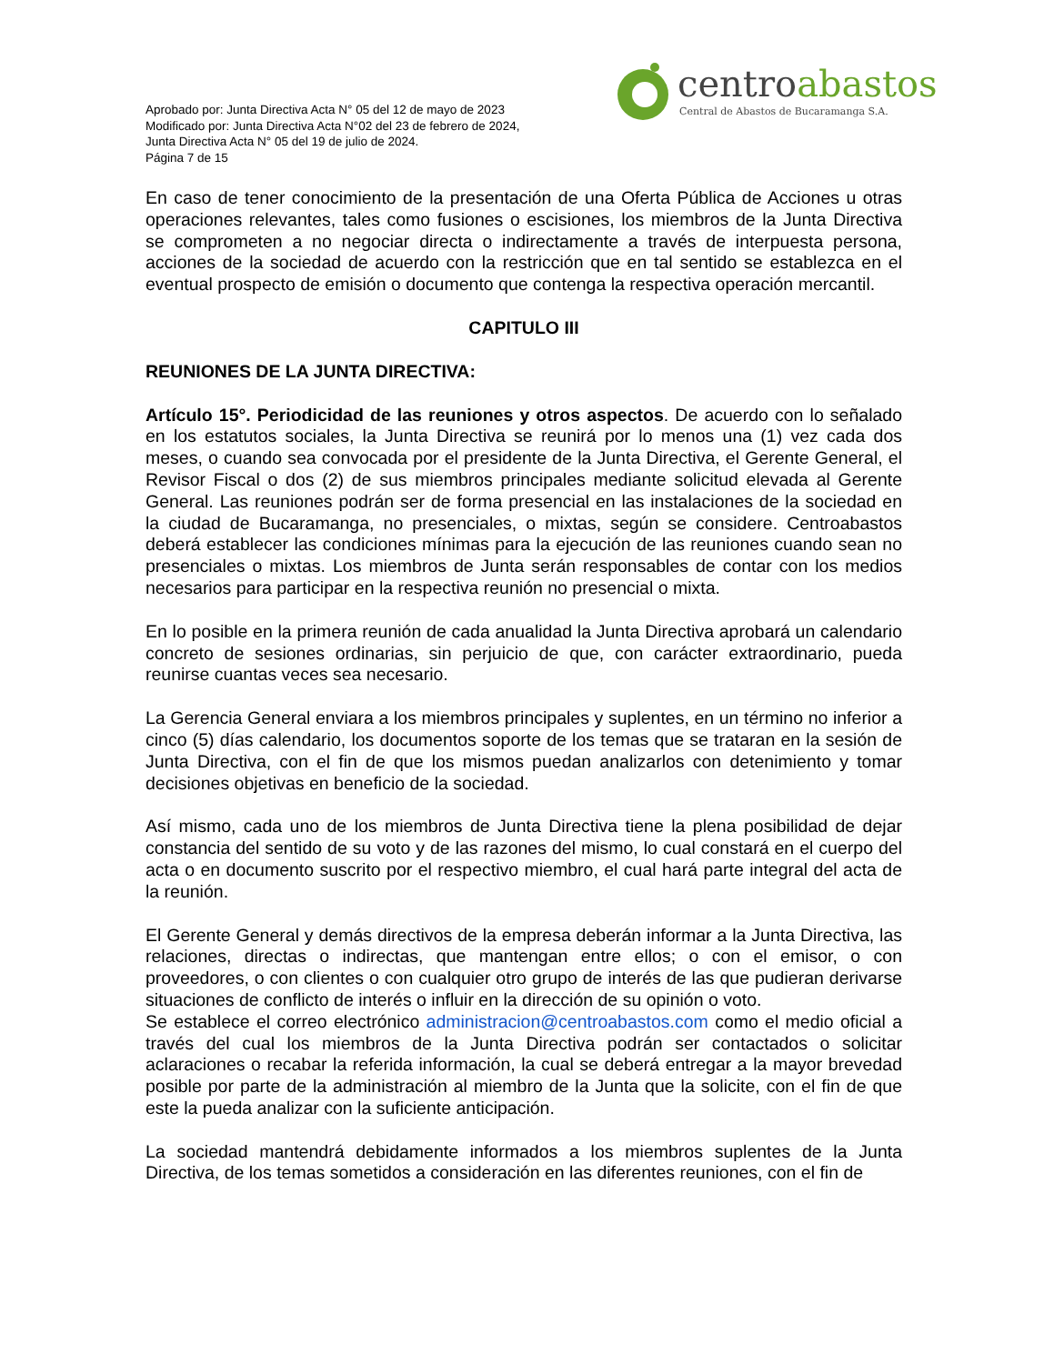Aprobado por: Junta Directiva Acta N° 05 del 12 de mayo de 2023
Modificado por: Junta Directiva Acta N°02 del 23 de febrero de 2024,
Junta Directiva Acta N° 05 del 19 de julio de 2024.
Página 7 de 15
centroabastos
Central de Abastos de Bucaramanga S.A.
En caso de tener conocimiento de la presentación de una Oferta Pública de Acciones u otras operaciones relevantes, tales como fusiones o escisiones, los miembros de la Junta Directiva se comprometen a no negociar directa o indirectamente a través de interpuesta persona, acciones de la sociedad de acuerdo con la restricción que en tal sentido se establezca en el eventual prospecto de emisión o documento que contenga la respectiva operación mercantil.
CAPITULO III
REUNIONES DE LA JUNTA DIRECTIVA:
Artículo 15°. Periodicidad de las reuniones y otros aspectos. De acuerdo con lo señalado en los estatutos sociales, la Junta Directiva se reunirá por lo menos una (1) vez cada dos meses, o cuando sea convocada por el presidente de la Junta Directiva, el Gerente General, el Revisor Fiscal o dos (2) de sus miembros principales mediante solicitud elevada al Gerente General. Las reuniones podrán ser de forma presencial en las instalaciones de la sociedad en la ciudad de Bucaramanga, no presenciales, o mixtas, según se considere. Centroabastos deberá establecer las condiciones mínimas para la ejecución de las reuniones cuando sean no presenciales o mixtas. Los miembros de Junta serán responsables de contar con los medios necesarios para participar en la respectiva reunión no presencial o mixta.
En lo posible en la primera reunión de cada anualidad la Junta Directiva aprobará un calendario concreto de sesiones ordinarias, sin perjuicio de que, con carácter extraordinario, pueda reunirse cuantas veces sea necesario.
La Gerencia General enviara a los miembros principales y suplentes, en un término no inferior a cinco (5) días calendario, los documentos soporte de los temas que se trataran en la sesión de Junta Directiva, con el fin de que los mismos puedan analizarlos con detenimiento y tomar decisiones objetivas en beneficio de la sociedad.
Así mismo, cada uno de los miembros de Junta Directiva tiene la plena posibilidad de dejar constancia del sentido de su voto y de las razones del mismo, lo cual constará en el cuerpo del acta o en documento suscrito por el respectivo miembro, el cual hará parte integral del acta de la reunión.
El Gerente General y demás directivos de la empresa deberán informar a la Junta Directiva, las relaciones, directas o indirectas, que mantengan entre ellos; o con el emisor, o con proveedores, o con clientes o con cualquier otro grupo de interés de las que pudieran derivarse situaciones de conflicto de interés o influir en la dirección de su opinión o voto.
Se establece el correo electrónico administracion@centroabastos.com como el medio oficial a través del cual los miembros de la Junta Directiva podrán ser contactados o solicitar aclaraciones o recabar la referida información, la cual se deberá entregar a la mayor brevedad posible por parte de la administración al miembro de la Junta que la solicite, con el fin de que este la pueda analizar con la suficiente anticipación.
La sociedad mantendrá debidamente informados a los miembros suplentes de la Junta Directiva, de los temas sometidos a consideración en las diferentes reuniones, con el fin de